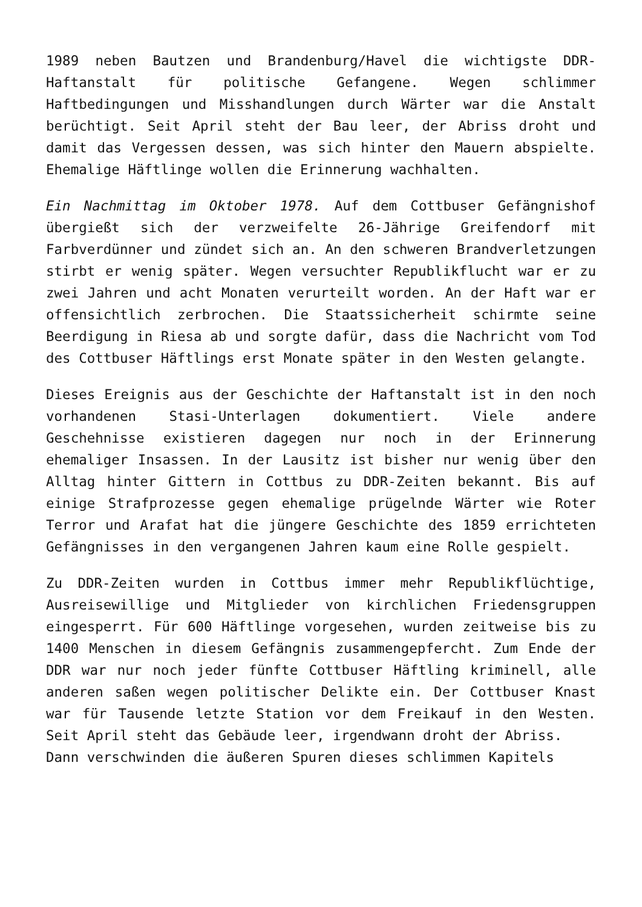1989 neben Bautzen und Brandenburg/Havel die wichtigste DDR-Haftanstalt für politische Gefangene. Wegen schlimmer Haftbedingungen und Misshandlungen durch Wärter war die Anstalt berüchtigt. Seit April steht der Bau leer, der Abriss droht und damit das Vergessen dessen, was sich hinter den Mauern abspielte. Ehemalige Häftlinge wollen die Erinnerung wachhalten.
Ein Nachmittag im Oktober 1978. Auf dem Cottbuser Gefängnishof übergießt sich der verzweifelte 26-Jährige Greifendorf mit Farbverdünner und zündet sich an. An den schweren Brandverletzungen stirbt er wenig später. Wegen versuchter Republikflucht war er zu zwei Jahren und acht Monaten verurteilt worden. An der Haft war er offensichtlich zerbrochen. Die Staatssicherheit schirmte seine Beerdigung in Riesa ab und sorgte dafür, dass die Nachricht vom Tod des Cottbuser Häftlings erst Monate später in den Westen gelangte.
Dieses Ereignis aus der Geschichte der Haftanstalt ist in den noch vorhandenen Stasi-Unterlagen dokumentiert. Viele andere Geschehnisse existieren dagegen nur noch in der Erinnerung ehemaliger Insassen. In der Lausitz ist bisher nur wenig über den Alltag hinter Gittern in Cottbus zu DDR-Zeiten bekannt. Bis auf einige Strafprozesse gegen ehemalige prügelnde Wärter wie Roter Terror und Arafat hat die jüngere Geschichte des 1859 errichteten Gefängnisses in den vergangenen Jahren kaum eine Rolle gespielt.
Zu DDR-Zeiten wurden in Cottbus immer mehr Republikflüchtige, Ausreisewillige und Mitglieder von kirchlichen Friedensgruppen eingesperrt. Für 600 Häftlinge vorgesehen, wurden zeitweise bis zu 1400 Menschen in diesem Gefängnis zusammengepfercht. Zum Ende der DDR war nur noch jeder fünfte Cottbuser Häftling kriminell, alle anderen saßen wegen politischer Delikte ein. Der Cottbuser Knast war für Tausende letzte Station vor dem Freikauf in den Westen. Seit April steht das Gebäude leer, irgendwann droht der Abriss.
Dann verschwinden die äußeren Spuren dieses schlimmen Kapitels